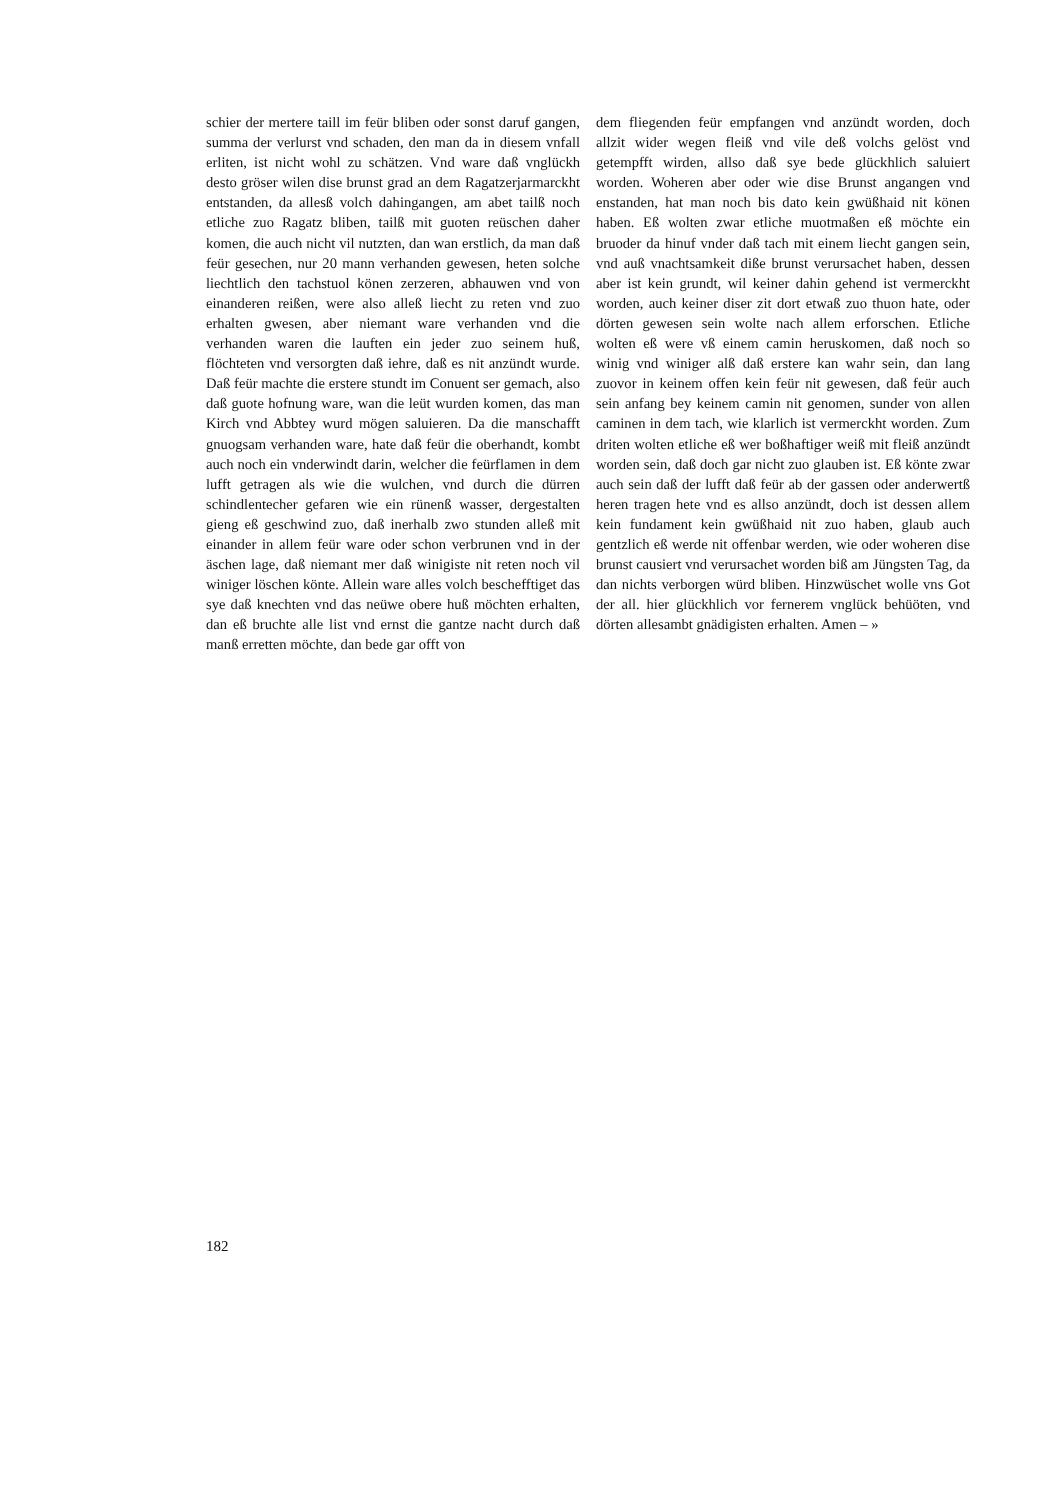schier der mertere taill im feür bliben oder sonst daruf gangen, summa der verlurst vnd schaden, den man da in diesem vnfall erliten, ist nicht wohl zu schätzen. Vnd ware daß vnglückh desto gröser wilen dise brunst grad an dem Ragatzerjarmarckht entstanden, da allesß volch dahingangen, am abet tailß noch etliche zuo Ragatz bliben, tailß mit guoten reüschen daher komen, die auch nicht vil nutzten, dan wan erstlich, da man daß feür gesechen, nur 20 mann verhanden gewesen, heten solche liechtlich den tachstuol könen zerzeren, abhauwen vnd von einanderen reißen, were also alleß liecht zu reten vnd zuo erhalten gwesen, aber niemant ware verhanden vnd die verhanden waren die lauften ein jeder zuo seinem huß, flöchteten vnd versorgten daß iehre, daß es nit anzündt wurde. Daß feür machte die erstere stundt im Conuent ser gemach, also daß guote hofnung ware, wan die leüt wurden komen, das man Kirch vnd Abbtey wurd mögen saluieren. Da die manschafft gnuogsam verhanden ware, hate daß feür die oberhandt, kombt auch noch ein vnder­windt darin, welcher die feürflamen in dem lufft ge­tragen als wie die wulchen, vnd durch die dürren schindlentecher gefaren wie ein rünenß wasser, der­gestalten gieng eß geschwind zuo, daß inerhalb zwo stunden alleß mit einander in allem feür ware oder schon verbrunen vnd in der äschen lage, daß niemant mer daß winigiste nit reten noch vil winiger löschen könte. Allein ware alles volch beschefftiget das sye daß knechten vnd das neüwe obere huß möchten erhalten, dan eß bruchte alle list vnd ernst die gantze nacht durch daß manß erretten möchte, dan bede gar offt von
dem fliegenden feür empfangen vnd anzündt worden, doch allzit wider wegen fleiß vnd vile deß volchs gelöst vnd getempfft wirden, allso daß sye bede glückhlich saluiert worden. Woheren aber oder wie dise Brunst angangen vnd enstanden, hat man noch bis dato kein gwüßhaid nit könen haben. Eß wolten zwar etliche muotmaßen eß möchte ein bruoder da hinuf vnder daß tach mit einem liecht gangen sein, vnd auß vnachtsam­keit diße brunst verursachet haben, dessen aber ist kein grundt, wil keiner dahin gehend ist vermerckht worden, auch keiner diser zit dort etwaß zuo thuon hate, oder dörten gewesen sein wolte nach allem erforschen. Etliche wolten eß were vß einem camin heruskomen, daß noch so winig vnd winiger alß daß erstere kan wahr sein, dan lang zuovor in keinem offen kein feür nit gewesen, daß feür auch sein anfang bey keinem camin nit ge­nomen, sunder von allen caminen in dem tach, wie klarlich ist vermerckht worden. Zum driten wolten etliche eß wer boßhaftiger weiß mit fleiß anzündt wor­den sein, daß doch gar nicht zuo glauben ist. Eß könte zwar auch sein daß der lufft daß feür ab der gassen oder anderwertß heren tragen hete vnd es allso anzündt, doch ist dessen allem kein fundament kein gwüßhaid nit zuo haben, glaub auch gentzlich eß werde nit offen­bar werden, wie oder woheren dise brunst causiert vnd verursachet worden biß am Jüngsten Tag, da dan nichts verborgen würd bliben. Hinzwüschet wolle vns Got der all. hier glückhlich vor fernerem vnglück be­hüöten, vnd dörten allesambt gnädigisten erhalten. Amen – »
182